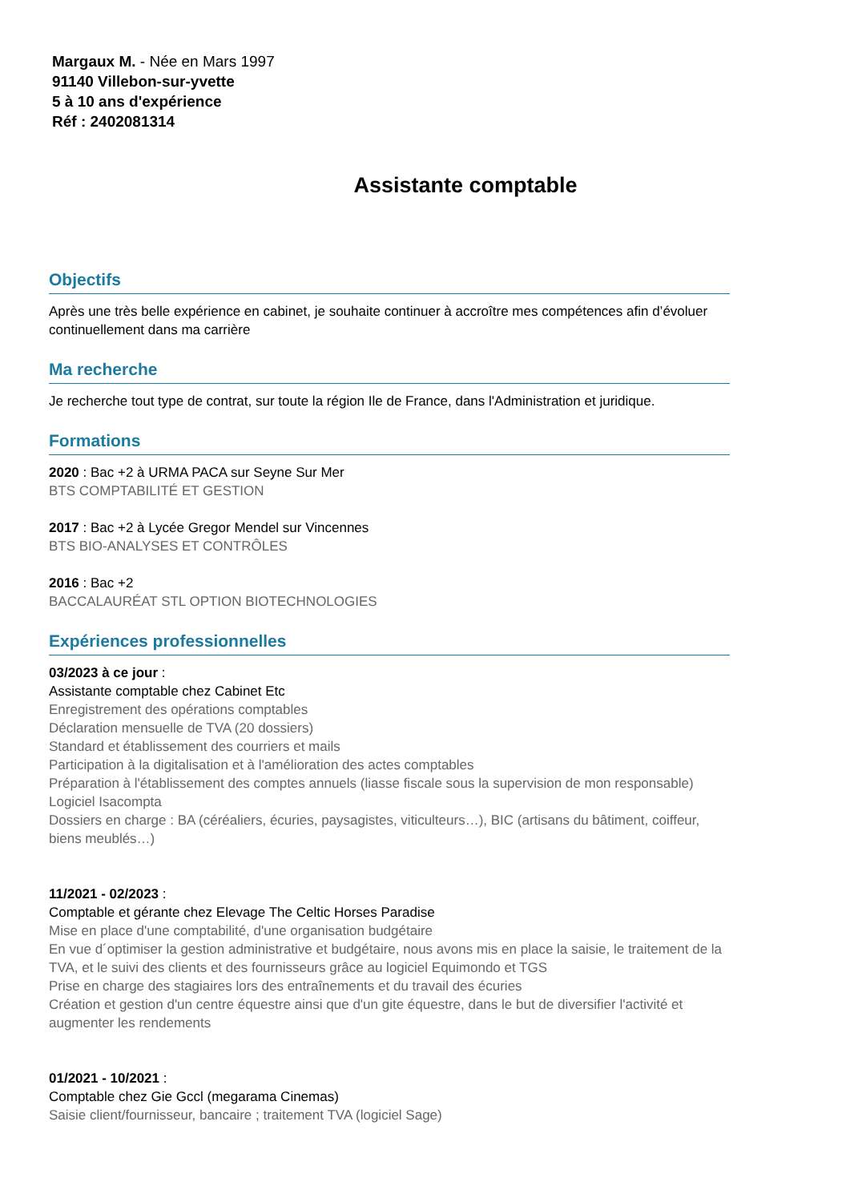Margaux M. - Née en Mars 1997
91140 Villebon-sur-yvette
5 à 10 ans d'expérience
Réf : 2402081314
Assistante comptable
Objectifs
Après une très belle expérience en cabinet, je souhaite continuer à accroître mes compétences afin d’évoluer continuellement dans ma carrière
Ma recherche
Je recherche tout type de contrat, sur toute la région Ile de France, dans l'Administration et juridique.
Formations
2020 : Bac +2 à URMA PACA sur Seyne Sur Mer
BTS COMPTABILITÉ ET GESTION
2017 : Bac +2 à Lycée Gregor Mendel sur Vincennes
BTS BIO-ANALYSES ET CONTRÔLES
2016 : Bac +2
BACCALAURÉAT STL OPTION BIOTECHNOLOGIES
Expériences professionnelles
03/2023 à ce jour :
Assistante comptable chez Cabinet Etc
Enregistrement des opérations comptables
Déclaration mensuelle de TVA (20 dossiers)
Standard et établissement des courriers et mails
Participation à la digitalisation et à l'amélioration des actes comptables
Préparation à l'établissement des comptes annuels (liasse fiscale sous la supervision de mon responsable)
Logiciel Isacompta
Dossiers en charge : BA (céréaliers, écuries, paysagistes, viticulteurs…), BIC (artisans du bâtiment, coiffeur, biens meublés…)
11/2021 - 02/2023 :
Comptable et gérante chez Elevage The Celtic Horses Paradise
Mise en place d'une comptabilité, d'une organisation budgétaire
En vue d´optimiser la gestion administrative et budgétaire, nous avons mis en place la saisie, le traitement de la TVA, et le suivi des clients et des fournisseurs grâce au logiciel Equimondo et TGS
Prise en charge des stagiaires lors des entraînements et du travail des écuries
Création et gestion d'un centre équestre ainsi que d'un gite équestre, dans le but de diversifier l'activité et augmenter les rendements
01/2021 - 10/2021 :
Comptable chez Gie Gccl (megarama Cinemas)
Saisie client/fournisseur, bancaire ; traitement TVA (logiciel Sage)